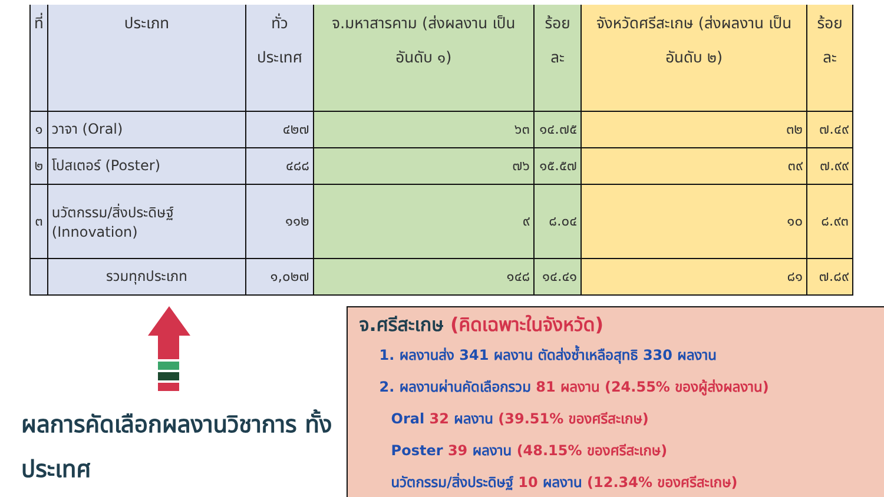| ที่ | ประเภท | ทั่วประเทศ | จ.มหาสารคาม (ส่งผลงาน เป็นอันดับ ๑) | ร้อยละ | จังหวัดศรีสะเกษ (ส่งผลงาน เป็นอันดับ ๒) | ร้อยละ |
| --- | --- | --- | --- | --- | --- | --- |
| ๑ | วาจา (Oral) | ๔๒๗ | ๖๓ | ๑๔.๗๕ | ๓๒ | ๗.๔๙ |
| ๒ | โปสเตอร์ (Poster) | ๔๘๘ | ๗๖ | ๑๕.๕๗ | ๓๙ | ๗.๙๙ |
| ๓ | นวัตกรรม/สิ่งประดิษฐ์ (Innovation) | ๑๑๒ | ๙ | ๘.๐๔ | ๑๐ | ๘.๙๓ |
| | รวมทุกประเภท | ๑,๐๒๗ | ๑๔๘ | ๑๔.๔๑ | ๘๑ | ๗.๘๙ |
ผลการคัดเลือกผลงานวิชาการ ทั้งประเทศ
จ.ศรีสะเกษ (คิดเฉพาะในจังหวัด)
1. ผลงานส่ง 341 ผลงาน ตัดส่งซ้ำเหลือสุทธิ 330 ผลงาน
2. ผลงานผ่านคัดเลือกรวม 81 ผลงาน (24.55% ของผู้ส่งผลงาน)
Oral 32 ผลงาน (39.51% ของศรีสะเกษ)
Poster 39 ผลงาน (48.15% ของศรีสะเกษ)
นวัตกรรม/สิ่งประดิษฐ์ 10 ผลงาน (12.34% ของศรีสะเกษ)